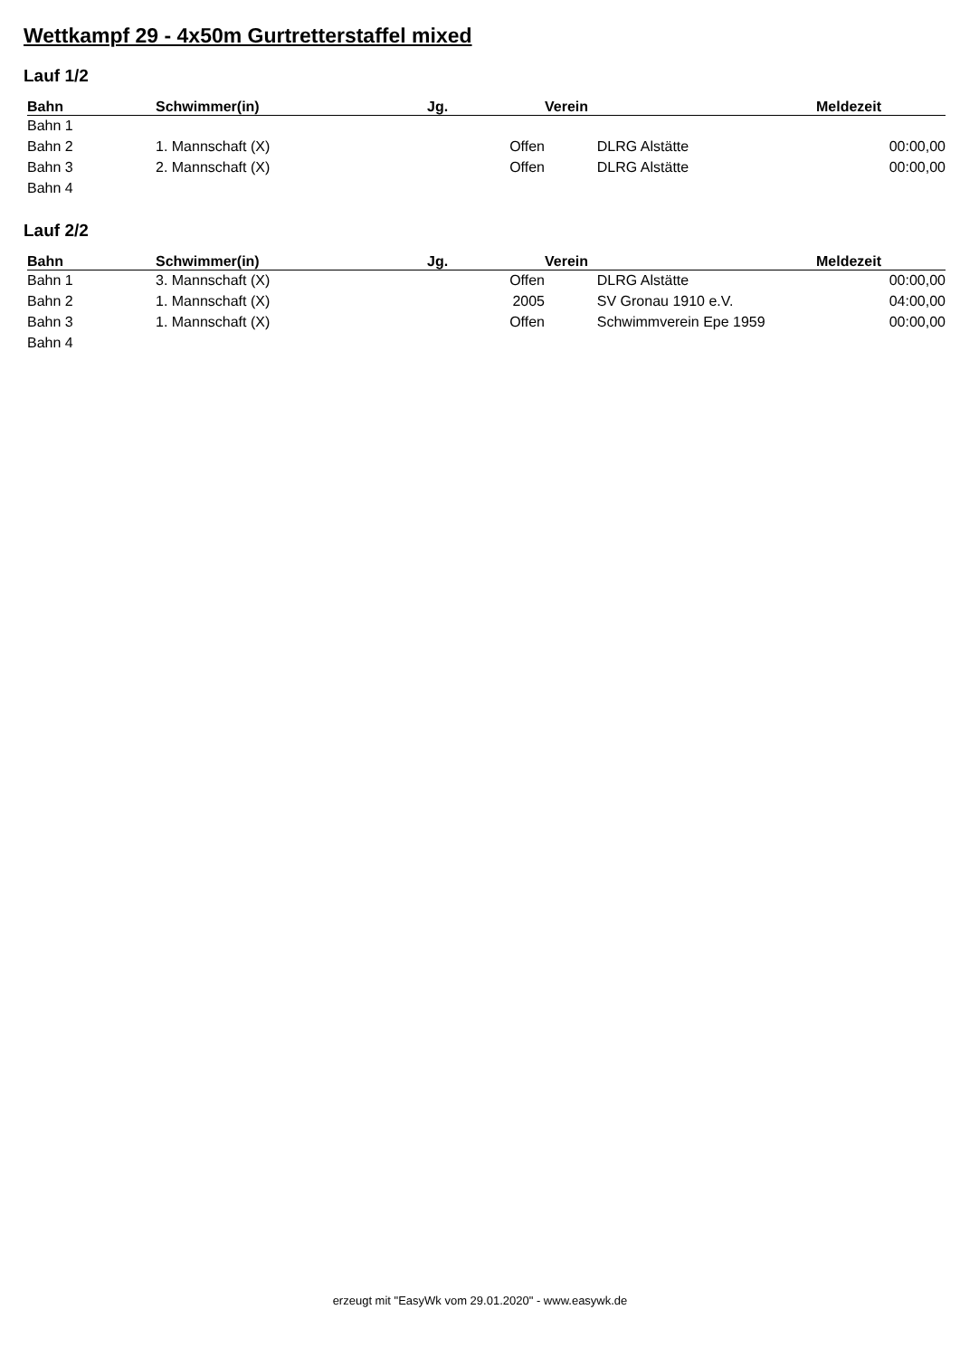Wettkampf 29 - 4x50m Gurtretterstaffel mixed
Lauf 1/2
| Bahn | Schwimmer(in) | Jg. | Verein | Meldezeit |
| --- | --- | --- | --- | --- |
| Bahn 1 | | | | |
| Bahn 2 | 1. Mannschaft (X) | Offen | DLRG Alstätte | 00:00,00 |
| Bahn 3 | 2. Mannschaft (X) | Offen | DLRG Alstätte | 00:00,00 |
| Bahn 4 | | | | |
Lauf 2/2
| Bahn | Schwimmer(in) | Jg. | Verein | Meldezeit |
| --- | --- | --- | --- | --- |
| Bahn 1 | 3. Mannschaft (X) | Offen | DLRG Alstätte | 00:00,00 |
| Bahn 2 | 1. Mannschaft (X) | 2005 | SV Gronau 1910 e.V. | 04:00,00 |
| Bahn 3 | 1. Mannschaft (X) | Offen | Schwimmverein Epe 1959 | 00:00,00 |
| Bahn 4 | | | | |
erzeugt mit "EasyWk vom 29.01.2020" - www.easywk.de